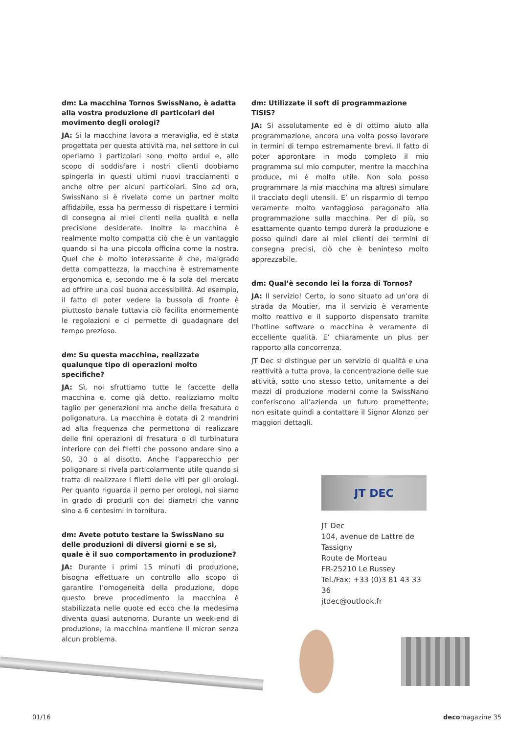dm: La macchina Tornos SwissNano, è adatta alla vostra produzione di particolari del movimento degli orologi?
JA: Si la macchina lavora a meraviglia, ed è stata progettata per questa attività ma, nel settore in cui operiamo i particolari sono molto ardui e, allo scopo di soddisfare i nostri clienti dobbiamo spingerla in questi ultimi nuovi tracciamenti o anche oltre per alcuni particolari. Sino ad ora, SwissNano si è rivelata come un partner molto affidabile, essa ha permesso di rispettare i termini di consegna ai miei clienti nella qualità e nella precisione desiderate. Inoltre la macchina è realmente molto compatta ciò che è un vantaggio quando si ha una piccola officina come la nostra. Quel che è molto interessante è che, malgrado detta compattezza, la macchina è estremamente ergonomica e, secondo me è la sola del mercato ad offrire una così buona accessibilità. Ad esempio, il fatto di poter vedere la bussola di fronte è piuttosto banale tuttavia ciò facilita enormemente le regolazioni e ci permette di guadagnare del tempo prezioso.
dm: Su questa macchina, realizzate qualunque tipo di operazioni molto specifiche?
JA: Sì, noi sfruttiamo tutte le faccette della macchina e, come già detto, realizziamo molto taglio per generazioni ma anche della fresatura o poligonatura. La macchina è dotata di 2 mandrini ad alta frequenza che permettono di realizzare delle fini operazioni di fresatura o di turbinatura interiore con dei filetti che possono andare sino a S0, 30 o al disotto. Anche l’apparecchio per poligonare si rivela particolarmente utile quando si tratta di realizzare i filetti delle viti per gli orologi. Per quanto riguarda il perno per orologi, noi siamo in grado di produrli con dei diametri che vanno sino a 6 centesimi in tornitura.
dm: Avete potuto testare la SwissNano su delle produzioni di diversi giorni e se sì, quale è il suo comportamento in produzione?
JA: Durante i primi 15 minuti di produzione, bisogna effettuare un controllo allo scopo di garantire l’omogeneità della produzione, dopo questo breve procedimento la macchina è stabilizzata nelle quote ed ecco che la medesima diventa quasi autonoma. Durante un week-end di produzione, la macchina mantiene il micron senza alcun problema.
dm: Utilizzate il soft di programmazione TISIS?
JA: Si assolutamente ed è di ottimo aiuto alla programmazione, ancora una volta posso lavorare in termini di tempo estremamente brevi. Il fatto di poter approntare in modo completo il mio programma sul mio computer, mentre la macchina produce, mi è molto utile. Non solo posso programmare la mia macchina ma altresì simulare il tracciato degli utensili. E’ un risparmio di tempo veramente molto vantaggioso paragonato alla programmazione sulla macchina. Per di più, so esattamente quanto tempo durerà la produzione e posso quindi dare ai miei clienti dei termini di consegna precisi, ciò che è beninteso molto apprezzabile.
dm: Qual’è secondo lei la forza di Tornos?
JA: Il servizio! Certo, io sono situato ad un’ora di strada da Moutier, ma il servizio è veramente molto reattivo e il supporto dispensato tramite l’hotline software o macchina è veramente di eccellente qualità. E’ chiaramente un plus per rapporto alla concorrenza.
JT Dec si distingue per un servizio di qualità e una reattività a tutta prova, la concentrazione delle sue attività, sotto uno stesso tetto, unitamente a dei mezzi di produzione moderni come la SwissNano conferiscono all’azienda un futuro promettente; non esitate quindi a contattare il Signor Alonzo per maggiori dettagli.
JT DEC
JT Dec
104, avenue de Lattre de Tassigny
Route de Morteau
FR-25210 Le Russey
Tel./Fax: +33 (0)3 81 43 33 36
jtdec@outlook.fr
01/16 decomagazine 35